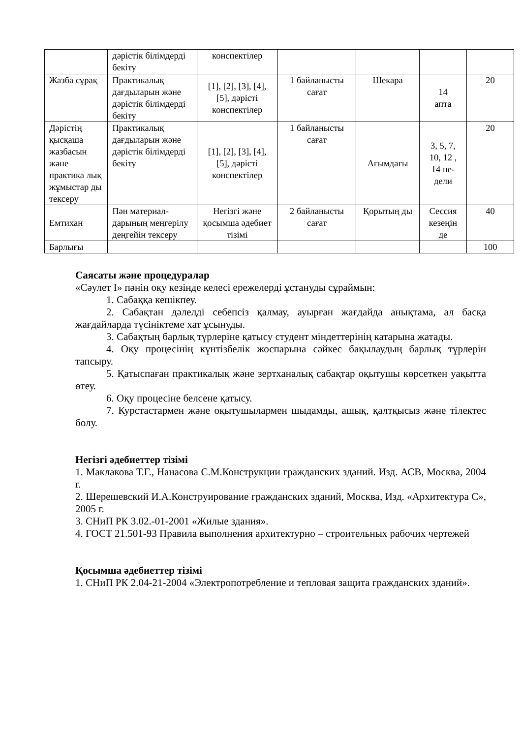| | дәрістік білімдерді бекіту | конспектілер | | | | |
| Жазба сұрақ | Практикалық дағдыларын және дәрістік білімдерді бекіту | [1], [2], [3], [4], [5], дәрісті конспектілер | 1 байланысты сағат | Шекара | 14 апта | 20 |
| Дәрістің қысқаша жазбасын және практика лық жұмыстар ды тексеру | Практикалық дағдыларын және дәрістік білімдерді бекіту | [1], [2], [3], [4], [5], дәрісті конспектілер | 1 байланысты сағат | Ағымдағы | 3, 5, 7, 10, 12 , 14 не-дели | 20 |
| Емтихан | Пән материал-дарының меңгерілу деңгейін тексеру | Негізгі және қосымша әдебиет тізімі | 2 байланысты сағат | Қорытың ды | Сессия кезеңін де | 40 |
| Барлығы | | | | | | 100 |
Саясаты және процедуралар
«Сәулет І» пәнін оқу кезінде келесі ережелерді ұстануды сұраймын:
1. Сабаққа кешікпеу.
2. Сабақтан дәлелді себепсіз қалмау, ауырған жағдайда анықтама, ал басқа жағдайларда түсініктеме хат ұсынуды.
3. Сабақтың барлық түрлеріне қатысу студент міндеттерінің катарына жатады.
4. Оқу процесінің күнтізбелік жоспарына сәйкес бақылаудың барлық түрлерін тапсыру.
5. Қатыспаған практикалық және зертханалық сабақтар оқытушы көрсеткен уақытта өтеу.
6. Оқу процесіне белсене қатысу.
7. Курстастармен және оқытушылармен шыдамды, ашық, қалтқысыз және тілектес болу.
Негізгі әдебиеттер тізімі
1. Маклакова Т.Г., Нанасова С.М.Конструкции гражданских зданий. Изд. АСВ, Москва, 2004 г.
2. Шерешевский И.А.Конструирование гражданских зданий, Москва, Изд. «Архитектура С», 2005 г.
3. СНиП РК 3.02.-01-2001 «Жилые здания».
4. ГОСТ 21.501-93 Правила выполнения архитектурно – строительных рабочих чертежей
Қосымша әдебиеттер тізімі
1. СНиП РК 2.04-21-2004 «Электропотребление и тепловая защита гражданских зданий».